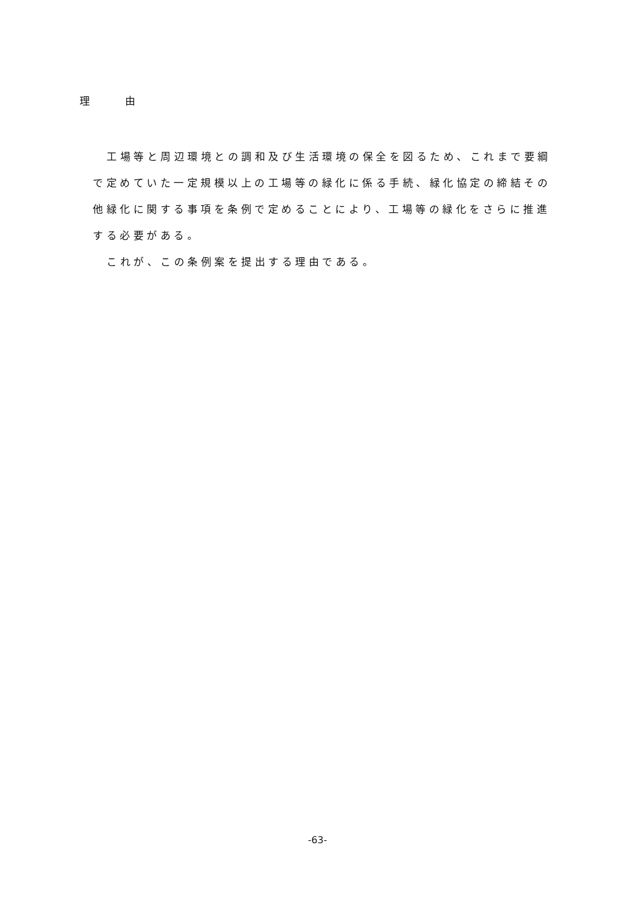理　　　由
工場等と周辺環境との調和及び生活環境の保全を図るため、これまで要綱で定めていた一定規模以上の工場等の緑化に係る手続、緑化協定の締結その他緑化に関する事項を条例で定めることにより、工場等の緑化をさらに推進する必要がある。
これが、この条例案を提出する理由である。
-63-